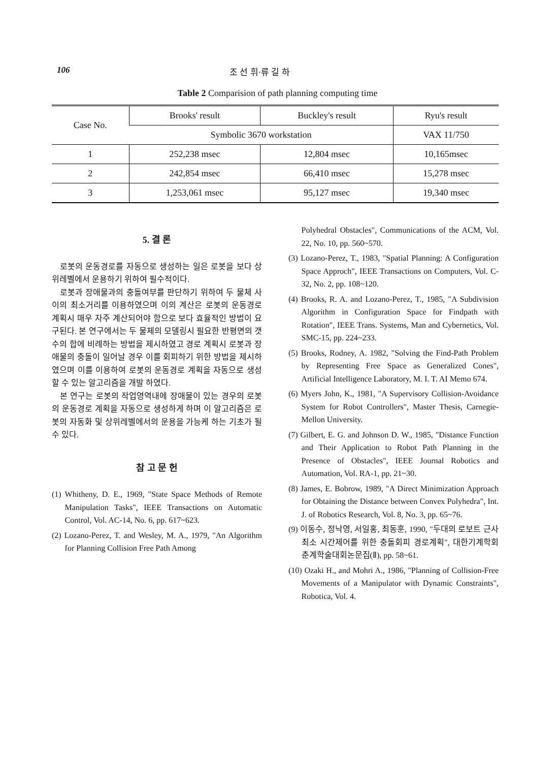106 조 선 휘·류 길 하
Table 2 Comparision of path planning computing time
| Case No. | Brooks' result | Buckley's result | Ryu's result |
| --- | --- | --- | --- |
| | Symbolic 3670 workstation | | VAX 11/750 |
| 1 | 252,238 msec | 12,804 msec | 10,165msec |
| 2 | 242,854 msec | 66,410 msec | 15,278 msec |
| 3 | 1,253,061 msec | 95,127 msec | 19,340 msec |
5. 결 론
로봇의 운동경로를 자동으로 생성하는 일은 로봇을 보다 상위레벨에서 운용하기 위하여 필수적이다.
로봇과 장애물과의 충돌여부를 판단하기 위하여 두 물체 사이의 최소거리를 이용하였으며 이의 계산은 로봇의 운동경로 계획시 매우 자주 계산되어야 함으로 보다 효율적인 방법이 요구된다. 본 연구에서는 두 물체의 모델링시 필요한 반평면의 갯수의 합에 비례하는 방법을 제시하였고 경로 계획시 로봇과 장애물의 충돌이 일어날 경우 이를 회피하기 위한 방법을 제시하였으며 이를 이용하여 로봇의 운동경로 계획을 자동으로 생성할 수 있는 알고리즘을 개발 하였다.
본 연구는 로봇의 작업영역내에 장애물이 있는 경우의 로봇의 운동경로 계획을 자동으로 생성하게 하며 이 알고리즘은 로봇의 자동화 및 상위레벨에서의 운용을 가능케 하는 기초가 될 수 있다.
참 고 문 헌
(1) Whitheny, D. E., 1969, "State Space Methods of Remote Manipulation Tasks", IEEE Transactions on Automatic Control, Vol. AC-14, No. 6, pp. 617~623.
(2) Lozano-Perez, T. and Wesley, M. A., 1979, "An Algorithm for Planning Collision Free Path Among
Polyhedral Obstacles", Communications of the ACM, Vol. 22, No. 10, pp. 560~570.
(3) Lozano-Perez, T., 1983, "Spatial Planning: A Configuration Space Approch", IEEE Transactions on Computers, Vol. C-32, No. 2, pp. 108~120.
(4) Brooks, R. A. and Lozano-Perez, T., 1985, "A Subdivision Algorithm in Configuration Space for Findpath with Rotation", IEEE Trans. Systems, Man and Cybernetics, Vol. SMC-15, pp. 224~233.
(5) Brooks, Rodney, A. 1982, "Solving the Find-Path Problem by Representing Free Space as Generalized Cones", Artificial Intelligence Laboratory, M. I. T. AI Memo 674.
(6) Myers John, K., 1981, "A Supervisory Collision-Avoidance System for Robot Controllers", Master Thesis, Carnegie-Mellon University.
(7) Gilbert, E. G. and Johnson D. W., 1985, "Distance Function and Their Application to Robot Path Planning in the Presence of Obstacles", IEEE Journal Robotics and Automation, Vol. RA-1, pp. 21~30.
(8) James, E. Bobrow, 1989, "A Direct Minimization Approach for Obtaining the Distance between Convex Polyhedra", Int. J. of Robotics Research, Vol. 8, No. 3, pp. 65~76.
(9) 이동수, 정낙영, 서일홍, 최동훈, 1990, "두대의 로보트 근사 최소 시간제어를 위한 충돌회피 경로계획", 대한기계학회 춘계학술대회논문집(Ⅱ), pp. 58~61.
(10) Ozaki H., and Mohri A., 1986, "Planning of Collision-Free Movements of a Manipulator with Dynamic Constraints", Robotica, Vol. 4.